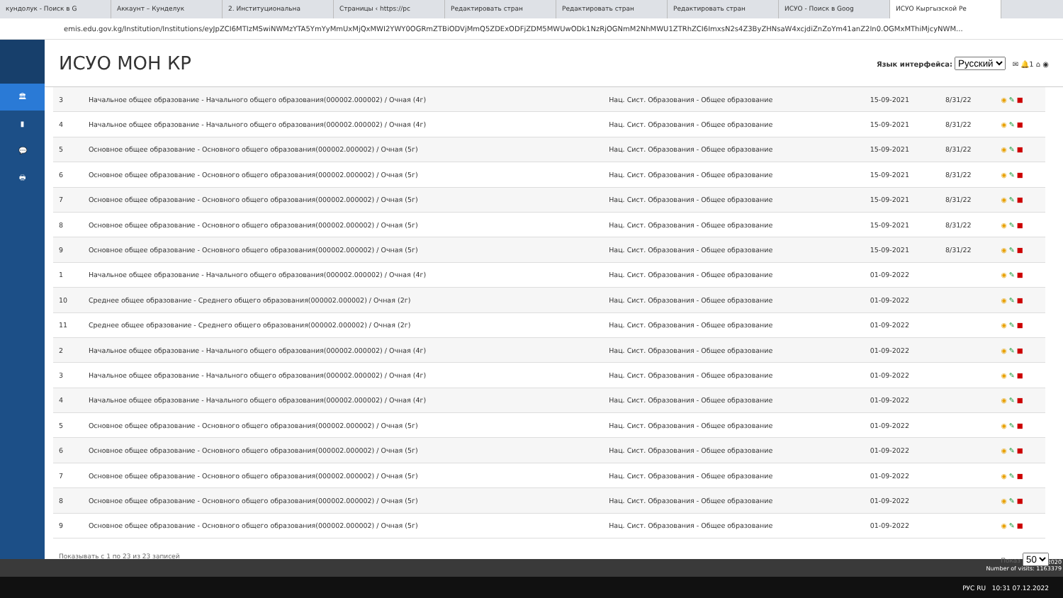кундолук - Поиск в G Аккаунт – Кунделук 2. Институциональна Страницы ‹ https://pc Редактировать стран Редактировать стран Редактировать стран ИСУО - Поиск в Goog ИСУО Кыргызской Ре
emis.edu.gov.kg/Institution/Institutions/eyJpZCI6MTIzMSwiNWMzYTA5YmYyMmUxMjQxMWI2YWY0OGRmZTBiODVjMmQ5ZDExODFjZDM5MWUwODk1NzRjOGNmM2NhMWU1ZTRhZCI6ImxsN2s4Z3ByZHNsaW4xcjdiZnZoYm41anZ2In0.OGMxMThiMjcyNWM...
🏛
▮
💬
🖶
ИСУО МОН КР
Язык интерфейса: Русский ✉ 🔔1 ⌂ ◉
| 3 | Начальное общее образование - Начального общего образования(000002.000002) / Очная (4г) | Нац. Сист. Образования - Общее образование | 15-09-2021 | 8/31/22 | ◉ ✎ ■ |
| 4 | Начальное общее образование - Начального общего образования(000002.000002) / Очная (4г) | Нац. Сист. Образования - Общее образование | 15-09-2021 | 8/31/22 | ◉ ✎ ■ |
| 5 | Основное общее образование - Основного общего образования(000002.000002) / Очная (5г) | Нац. Сист. Образования - Общее образование | 15-09-2021 | 8/31/22 | ◉ ✎ ■ |
| 6 | Основное общее образование - Основного общего образования(000002.000002) / Очная (5г) | Нац. Сист. Образования - Общее образование | 15-09-2021 | 8/31/22 | ◉ ✎ ■ |
| 7 | Основное общее образование - Основного общего образования(000002.000002) / Очная (5г) | Нац. Сист. Образования - Общее образование | 15-09-2021 | 8/31/22 | ◉ ✎ ■ |
| 8 | Основное общее образование - Основного общего образования(000002.000002) / Очная (5г) | Нац. Сист. Образования - Общее образование | 15-09-2021 | 8/31/22 | ◉ ✎ ■ |
| 9 | Основное общее образование - Основного общего образования(000002.000002) / Очная (5г) | Нац. Сист. Образования - Общее образование | 15-09-2021 | 8/31/22 | ◉ ✎ ■ |
| 1 | Начальное общее образование - Начального общего образования(000002.000002) / Очная (4г) | Нац. Сист. Образования - Общее образование | 01-09-2022 | | ◉ ✎ ■ |
| 10 | Среднее общее образование - Среднего общего образования(000002.000002) / Очная (2г) | Нац. Сист. Образования - Общее образование | 01-09-2022 | | ◉ ✎ ■ |
| 11 | Среднее общее образование - Среднего общего образования(000002.000002) / Очная (2г) | Нац. Сист. Образования - Общее образование | 01-09-2022 | | ◉ ✎ ■ |
| 2 | Начальное общее образование - Начального общего образования(000002.000002) / Очная (4г) | Нац. Сист. Образования - Общее образование | 01-09-2022 | | ◉ ✎ ■ |
| 3 | Начальное общее образование - Начального общего образования(000002.000002) / Очная (4г) | Нац. Сист. Образования - Общее образование | 01-09-2022 | | ◉ ✎ ■ |
| 4 | Начальное общее образование - Начального общего образования(000002.000002) / Очная (4г) | Нац. Сист. Образования - Общее образование | 01-09-2022 | | ◉ ✎ ■ |
| 5 | Основное общее образование - Основного общего образования(000002.000002) / Очная (5г) | Нац. Сист. Образования - Общее образование | 01-09-2022 | | ◉ ✎ ■ |
| 6 | Основное общее образование - Основного общего образования(000002.000002) / Очная (5г) | Нац. Сист. Образования - Общее образование | 01-09-2022 | | ◉ ✎ ■ |
| 7 | Основное общее образование - Основного общего образования(000002.000002) / Очная (5г) | Нац. Сист. Образования - Общее образование | 01-09-2022 | | ◉ ✎ ■ |
| 8 | Основное общее образование - Основного общего образования(000002.000002) / Очная (5г) | Нац. Сист. Образования - Общее образование | 01-09-2022 | | ◉ ✎ ■ |
| 9 | Основное общее образование - Основного общего образования(000002.000002) / Очная (5г) | Нац. Сист. Образования - Общее образование | 01-09-2022 | | ◉ ✎ ■ |
Показывать с 1 по 23 из 23 записей Показ 50
МОН КР 2020
Number of visits: 1163379
РУС RU 10:31 07.12.2022